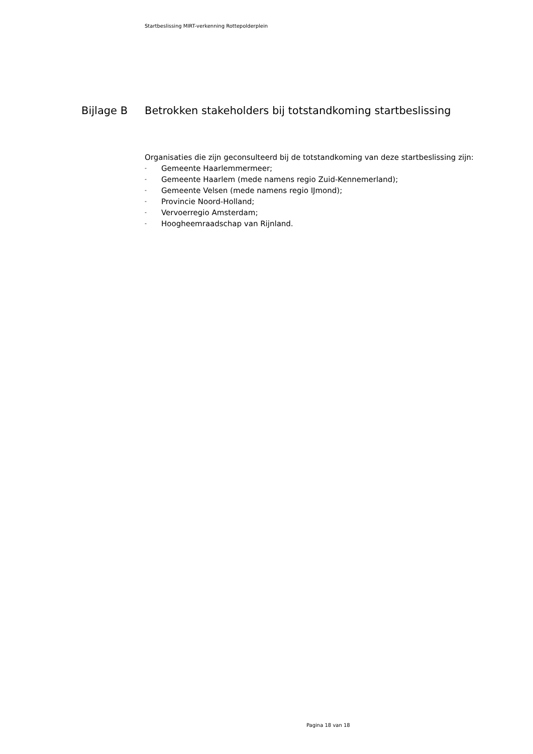Startbeslissing MIRT-verkenning Rottepolderplein
Bijlage B Betrokken stakeholders bij totstandkoming startbeslissing
Organisaties die zijn geconsulteerd bij de totstandkoming van deze startbeslissing zijn:
- Gemeente Haarlemmermeer;
- Gemeente Haarlem (mede namens regio Zuid-Kennemerland);
- Gemeente Velsen (mede namens regio IJmond);
- Provincie Noord-Holland;
- Vervoerregio Amsterdam;
- Hoogheemraadschap van Rijnland.
Pagina 18 van 18